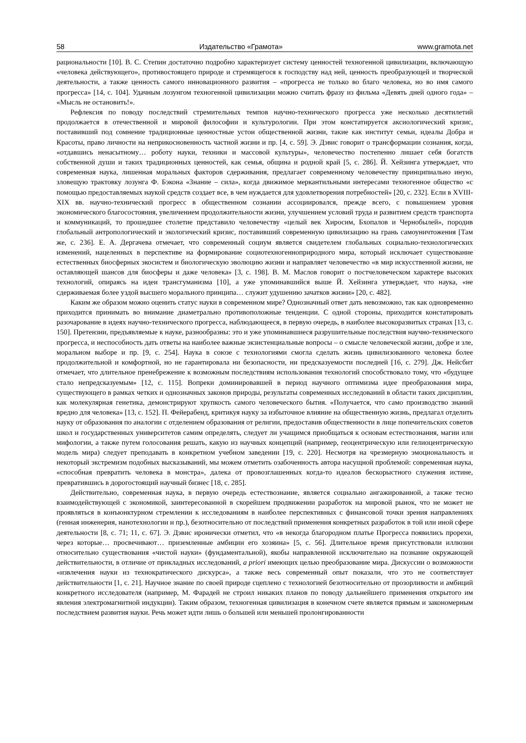58 Издательство «Грамота» www.gramota.net
рациональности [10]. В. С. Степин достаточно подробно характеризует систему ценностей техногенной цивилизации, включающую «человека действующего», противостоящего природе и стремящегося к господству над ней, ценность преобразующей и творческой деятельности, а также ценность самого инновационного развития – «прогресса не только во благо человека, но во имя самого прогресса» [14, с. 104]. Удачным лозунгом техногенной цивилизации можно считать фразу из фильма «Девять дней одного года» – «Мысль не остановить!».
Рефлексия по поводу последствий стремительных темпов научно-технического прогресса уже несколько десятилетий продолжается в отечественной и мировой философии и культурологии. При этом констатируется аксиологический кризис, поставивший под сомнение традиционные ценностные устои общественной жизни, такие как институт семьи, идеалы Добра и Красоты, право личности на неприкосновенность частной жизни и пр. [4, с. 59]. Э. Дэвис говорит о трансформации сознания, когда, «отдавшись ненасытному… роботу науки, техники и массовой культуры», человечество постепенно лишает себя богатств собственной души и таких традиционных ценностей, как семья, община и родной край [5, с. 286]. Й. Хейзинга утверждает, что современная наука, лишенная моральных факторов сдерживания, предлагает современному человечеству принципиально иную, зловещую трактовку лозунга Ф. Бэкона «Знание – сила», когда движимое меркантильными интересами техногенное общество «с помощью предоставляемых наукой средств создает все, в чем нуждается для удовлетворения потребностей» [20, с. 232]. Если в XVIII-XIX вв. научно-технический прогресс в общественном сознании ассоциировался, прежде всего, с повышением уровня экономического благосостояния, увеличением продолжительности жизни, улучшением условий труда и развитием средств транспорта и коммуникаций, то прошедшее столетие представило человечеству «целый век Хиросим, Бхопалов и Чернобылей», породив глобальный антропологический и экологический кризис, поставивший современную цивилизацию на грань самоуничтожения [Там же, с. 236]. Е. А. Дергачева отмечает, что современный социум является свидетелем глобальных социально-технологических изменений, нацеленных в перспективе на формирование социотехногенноприродного мира, который исключает существование естественных биосферных экосистем и биологическую эволюцию жизни и направляет человечество «в мир искусственной жизни, не оставляющей шансов для биосферы и даже человека» [3, с. 198]. В. М. Маслов говорит о постчеловеческом характере высоких технологий, опираясь на идеи трансгуманизма [10], а уже упоминавшийся выше Й. Хейзинга утверждает, что наука, «не сдерживаемая более уздой высшего морального принципа… служит удушению зачатков жизни» [20, с. 482].
Каким же образом можно оценить статус науки в современном мире? Однозначный ответ дать невозможно, так как одновременно приходится принимать во внимание диаметрально противоположные тенденции. С одной стороны, приходится констатировать разочарование в идеях научно-технического прогресса, наблюдающееся, в первую очередь, в наиболее высокоразвитых странах [13, с. 150]. Претензии, предъявляемые к науке, разнообразны: это и уже упоминавшиеся разрушительные последствия научно-технического прогресса, и неспособность дать ответы на наиболее важные экзистенциальные вопросы – о смысле человеческой жизни, добре и зле, моральном выборе и пр. [9, с. 254]. Наука в союзе с технологиями смогла сделать жизнь цивилизованного человека более продолжительной и комфортной, но не гарантировала ни безопасности, ни предсказуемости последней [16, с. 279]. Дж. Нейсбит отмечает, что длительное пренебрежение к возможным последствиям использования технологий способствовало тому, что «будущее стало непредсказуемым» [12, с. 115]. Вопреки доминировавшей в период научного оптимизма идее преобразования мира, существующего в рамках четких и однозначных законов природы, результаты современных исследований в области таких дисциплин, как молекулярная генетика, демонстрируют хрупкость самого человеческого бытия. «Получается, что само производство знаний вредно для человека» [13, с. 152]. П. Фейерабенд, критикуя науку за избыточное влияние на общественную жизнь, предлагал отделить науку от образования по аналогии с отделением образования от религии, предоставив общественности в лице попечительских советов школ и государственных университетов самим определять, следует ли учащимся приобщаться к основам естествознания, магии или мифологии, а также путем голосования решать, какую из научных концепций (например, геоцентрическую или гелиоцентрическую модель мира) следует преподавать в конкретном учебном заведении [19, с. 220]. Несмотря на чрезмерную эмоциональность и некоторый экстремизм подобных высказываний, мы можем отметить озабоченность автора насущной проблемой: современная наука, «способная превратить человека в монстра», далека от провозглашенных когда-то идеалов бескорыстного служения истине, превратившись в дорогостоящий научный бизнес [18, с. 285].
Действительно, современная наука, в первую очередь естествознание, является социально ангажированной, а также тесно взаимодействующей с экономикой, заинтересованной в скорейшем продвижении разработок на мировой рынок, что не может не проявляться в конъюнктурном стремлении к исследованиям в наиболее перспективных с финансовой точки зрения направлениях (генная инженерия, нанотехнологии и пр.), безотносительно от последствий применения конкретных разработок в той или иной сфере деятельности [8, с. 71; 11, с. 67]. Э. Дэвис иронически отметил, что «в некогда благородном платье Прогресса появились прорехи, через которые… просвечивают… приземленные амбиции его хозяина» [5, с. 56]. Длительное время присутствовали иллюзии относительно существования «чистой науки» (фундаментальной), якобы направленной исключительно на познание окружающей действительности, в отличие от прикладных исследований, a priori имеющих целью преобразование мира. Дискуссии о возможности «извлечения науки из технократического дискурса», а также весь современный опыт показали, что это не соответствует действительности [1, с. 21]. Научное знание по своей природе сцеплено с технологией безотносительно от прозорливости и амбиций конкретного исследователя (например, М. Фарадей не строил никаких планов по поводу дальнейшего применения открытого им явления электромагнитной индукции). Таким образом, техногенная цивилизация в конечном счете является прямым и закономерным последствием развития науки. Речь может идти лишь о большей или меньшей пролонгированности